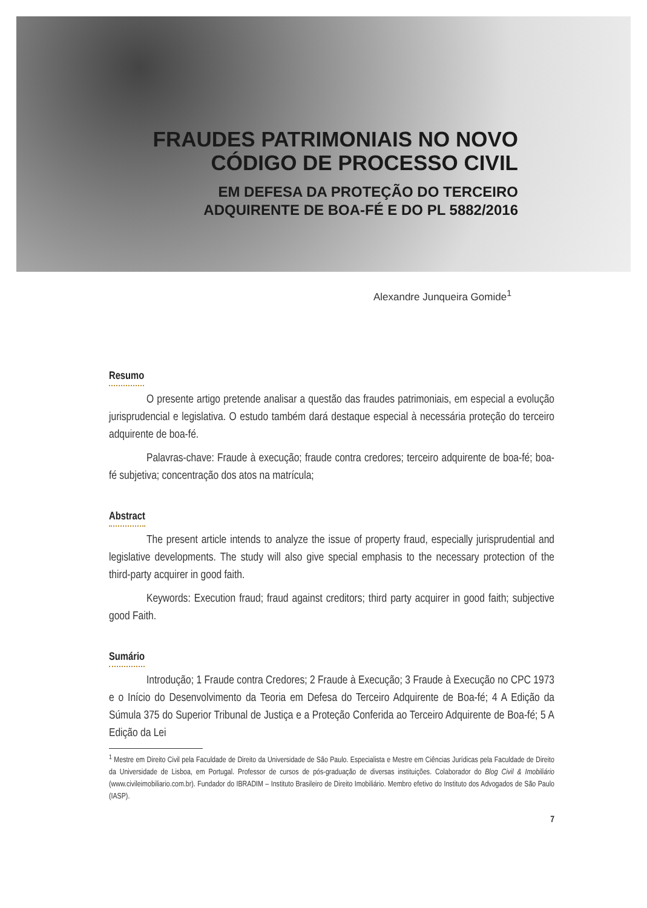FRAUDES PATRIMONIAIS NO NOVO
CÓDIGO DE PROCESSO CIVIL
EM DEFESA DA PROTEÇÃO DO TERCEIRO
ADQUIRENTE DE BOA-FÉ E DO PL 5882/2016
Alexandre Junqueira Gomide<sup>1</sup>
Resumo
O presente artigo pretende analisar a questão das fraudes patrimoniais, em especial a evolução jurisprudencial e legislativa. O estudo também dará destaque especial à necessária proteção do terceiro adquirente de boa-fé.
Palavras-chave: Fraude à execução; fraude contra credores; terceiro adquirente de boa-fé; boa-fé subjetiva; concentração dos atos na matrícula;
Abstract
The present article intends to analyze the issue of property fraud, especially jurisprudential and legislative developments. The study will also give special emphasis to the necessary protection of the third-party acquirer in good faith.
Keywords: Execution fraud; fraud against creditors; third party acquirer in good faith; subjective good Faith.
Sumário
Introdução; 1 Fraude contra Credores; 2 Fraude à Execução; 3 Fraude à Execução no CPC 1973 e o Início do Desenvolvimento da Teoria em Defesa do Terceiro Adquirente de Boa-fé; 4 A Edição da Súmula 375 do Superior Tribunal de Justiça e a Proteção Conferida ao Terceiro Adquirente de Boa-fé; 5 A Edição da Lei
<sup>1</sup> Mestre em Direito Civil pela Faculdade de Direito da Universidade de São Paulo. Especialista e Mestre em Ciências Jurídicas pela Faculdade de Direito da Universidade de Lisboa, em Portugal. Professor de cursos de pós-graduação de diversas instituições. Colaborador do Blog Civil & Imobiliário (www.civileimobiliario.com.br). Fundador do IBRADIM – Instituto Brasileiro de Direito Imobiliário. Membro efetivo do Instituto dos Advogados de São Paulo (IASP).
7